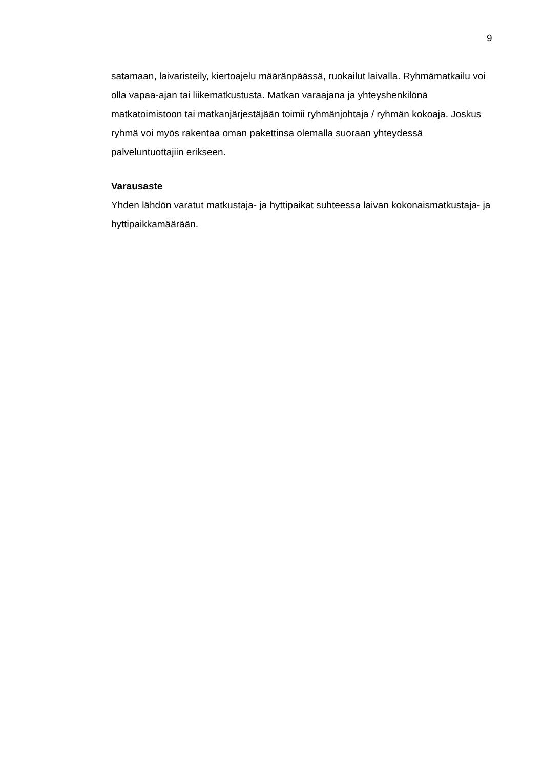9
satamaan, laivaristeily, kiertoajelu määränpäässä, ruokailut laivalla. Ryhmämatkailu voi olla vapaa-ajan tai liikematkustusta. Matkan varaajana ja yhteyshenkilönä matkatoimistoon tai matkanjärjestäjään toimii ryhmänjohtaja / ryhmän kokoaja. Joskus ryhmä voi myös rakentaa oman pakettinsa olemalla suoraan yhteydessä palveluntuottajiin erikseen.
Varausaste
Yhden lähdön varatut matkustaja- ja hyttipaikat suhteessa laivan kokonaismatkustaja- ja hyttipaikkamäärään.